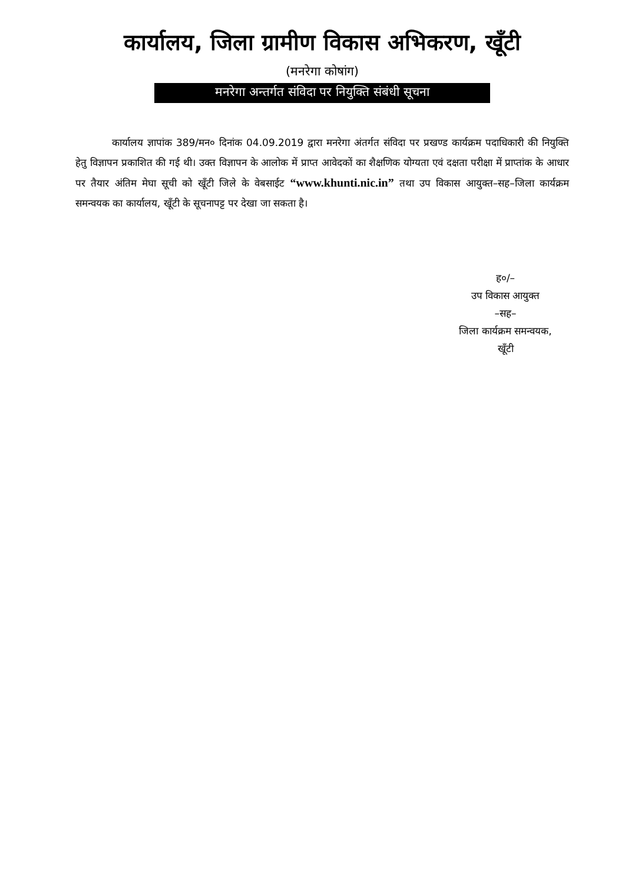कार्यालय, जिला ग्रामीण विकास अभिकरण, खूँटी
(मनरेगा कोषांग)
मनरेगा अन्तर्गत संविदा पर नियुक्ति संबंधी सूचना
कार्यालय ज्ञापांक 389/मन० दिनांक 04.09.2019 द्वारा मनरेगा अंतर्गत संविदा पर प्रखण्ड कार्यक्रम पदाधिकारी की नियुक्ति हेतु विज्ञापन प्रकाशित की गई थी। उक्त विज्ञापन के आलोक में प्राप्त आवेदकों का शैक्षणिक योग्यता एवं दक्षता परीक्षा में प्राप्तांक के आधार पर तैयार अंतिम मेघा सूची को खूँटी जिले के वेबसाईट “www.khunti.nic.in” तथा उप विकास आयुक्त–सह–जिला कार्यक्रम समन्वयक का कार्यालय, खूँटी के सूचनापट्ट पर देखा जा सकता है।
ह०/–
उप विकास आयुक्त
–सह–
जिला कार्यक्रम समन्वयक,
खूँटी